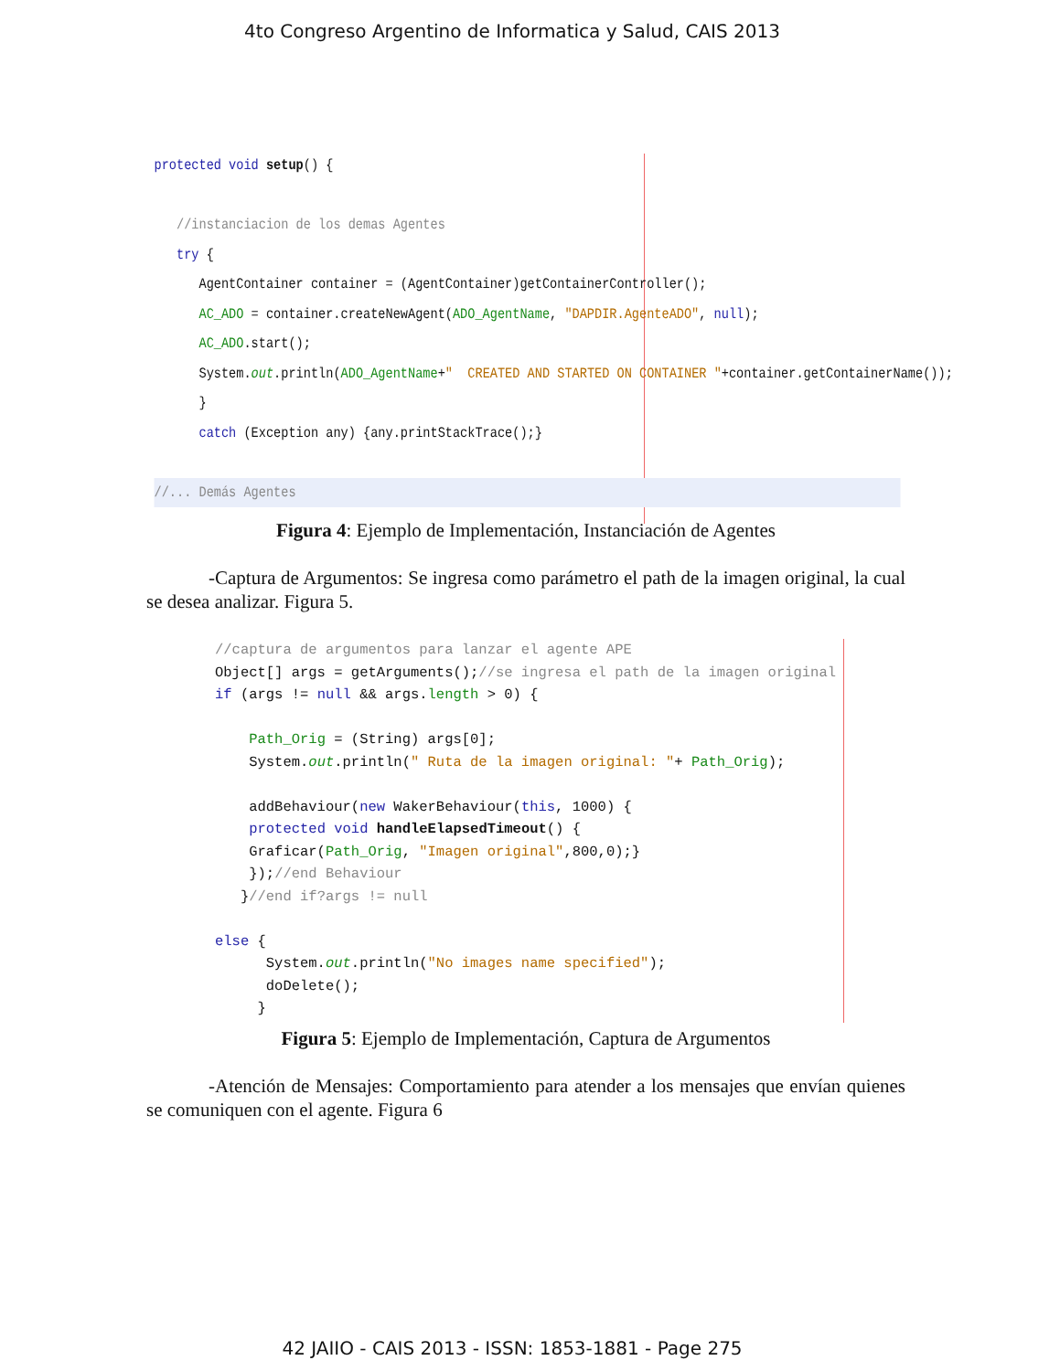4to Congreso Argentino de Informatica y Salud, CAIS 2013
protected void setup() {

   //instanciacion de los demas Agentes
   try {
      AgentContainer container = (AgentContainer)getContainerController();
      AC_ADO = container.createNewAgent(ADO_AgentName, "DAPDIR.AgenteADO", null);
      AC_ADO.start();
      System.out.println(ADO_AgentName+"  CREATED AND STARTED ON CONTAINER "+container.getContainerName());
      }
      catch (Exception any) {any.printStackTrace();}

//... Demás Agentes
Figura 4: Ejemplo de Implementación, Instanciación de Agentes
-Captura de Argumentos: Se ingresa como parámetro el path de la imagen original, la cual se desea analizar. Figura 5.
//captura de argumentos para lanzar el agente APE
Object[] args = getArguments();//se ingresa el path de la imagen original
if (args != null && args.length > 0) {

    Path_Orig = (String) args[0];
    System.out.println(" Ruta de la imagen original: "+ Path_Orig);

    addBehaviour(new WakerBehaviour(this, 1000) {
    protected void handleElapsedTimeout() {
    Graficar(Path_Orig, "Imagen original",800,0);}
    });//end Behaviour
   }//end if?args != null

else {
      System.out.println("No images name specified");
      doDelete();
     }
Figura 5: Ejemplo de Implementación, Captura de Argumentos
-Atención de Mensajes: Comportamiento para atender a los mensajes que envían quienes se comuniquen con el agente. Figura 6
42 JAIIO - CAIS 2013 - ISSN: 1853-1881 - Page 275